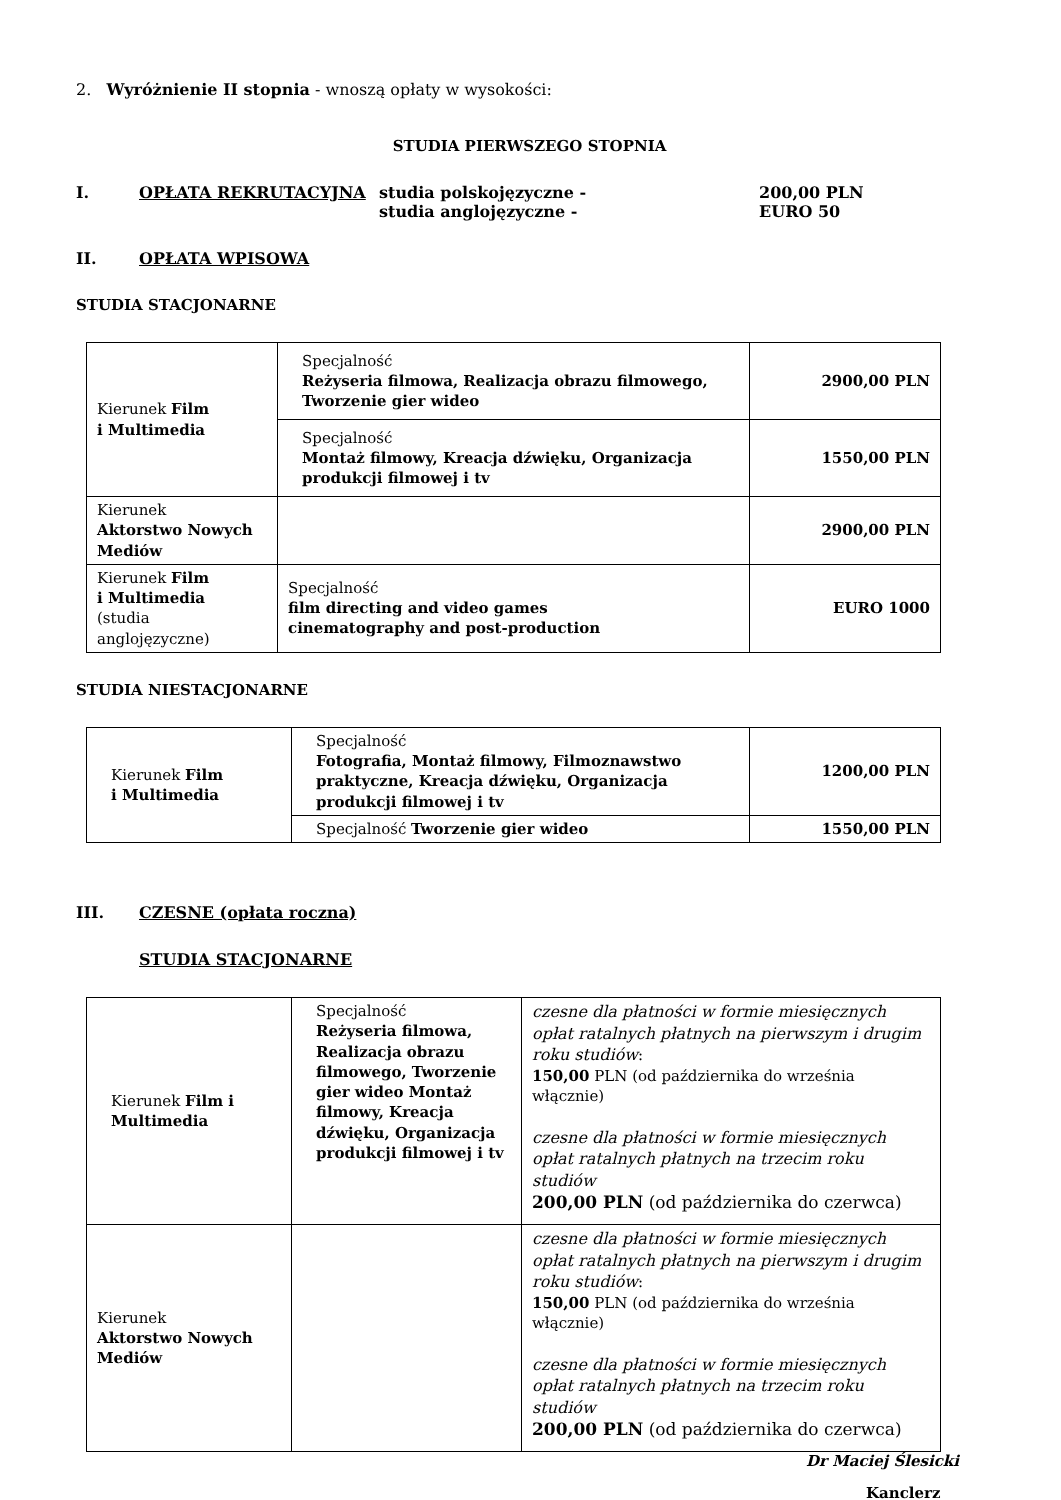2. Wyróżnienie II stopnia - wnoszą opłaty w wysokości:
STUDIA PIERWSZEGO STOPNIA
I. OPŁATA REKRUTACYJNA studia polskojęzyczne -
studia anglojęzyczne -
200,00 PLN
EURO 50
II. OPŁATA WPISOWA
STUDIA STACJONARNE
| Kierunek Film i Multimedia | Specjalność Reżyseria filmowa, Realizacja obrazu filmowego, Tworzenie gier wideo | 2900,00 PLN |
| | Specjalność Montaż filmowy, Kreacja dźwięku, Organizacja produkcji filmowej i tv | 1550,00 PLN |
| Kierunek Aktorstwo Nowych Mediów | | 2900,00 PLN |
| Kierunek Film i Multimedia (studia anglojęzyczne) | Specjalność film directing and video games cinematography and post-production | EURO 1000 |
STUDIA NIESTACJONARNE
| Kierunek Film i Multimedia | Specjalność Fotografia, Montaż filmowy, Filmoznawstwo praktyczne, Kreacja dźwięku, Organizacja produkcji filmowej i tv | 1200,00 PLN |
| | Specjalność Tworzenie gier wideo | 1550,00 PLN |
III. CZESNE (opłata roczna)
STUDIA STACJONARNE
| Kierunek Film i Multimedia | Specjalność Reżyseria filmowa, Realizacja obrazu filmowego, Tworzenie gier wideo Montaż filmowy, Kreacja dźwięku, Organizacja produkcji filmowej i tv | czesne dla płatności w formie miesięcznych opłat ratalnych płatnych na pierwszym i drugim roku studiów : 150,00 PLN (od października do września włącznie) czesne dla płatności w formie miesięcznych opłat ratalnych płatnych na trzecim roku studiów 200,00 PLN (od października do czerwca) |
| Kierunek Aktorstwo Nowych Mediów | | czesne dla płatności w formie miesięcznych opłat ratalnych płatnych na pierwszym i drugim roku studiów : 150,00 PLN (od października do września włącznie) czesne dla płatności w formie miesięcznych opłat ratalnych płatnych na trzecim roku studiów 200,00 PLN (od października do czerwca) |
Dr Maciej Ślesicki
Kanclerz